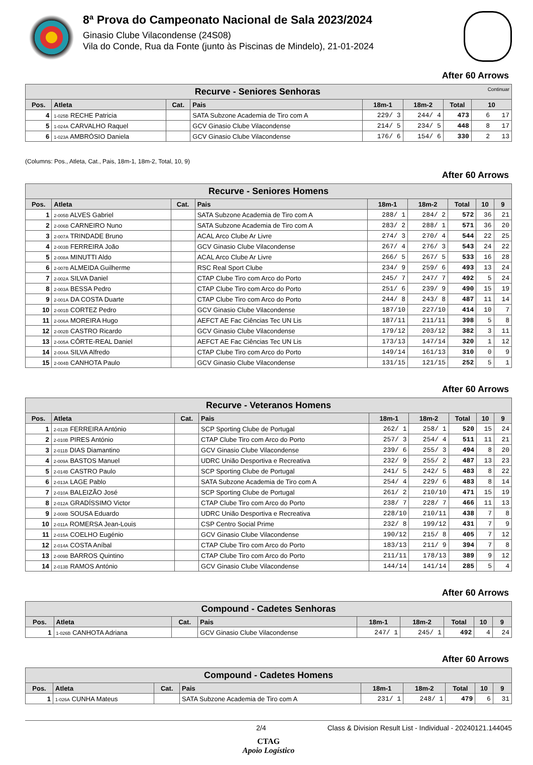8ª Prova do Campeonato Nacional de Sala 2023/2024
Ginasio Clube Vilacondense (24S08)
Vila do Conde, Rua da Fonte (junto às Piscinas de Mindelo), 21-01-2024
After 60 Arrows
| Recurve - Seniores Senhoras Continuar | | | | | | | |
| --- | --- | --- | --- | --- | --- | --- | --- |
| Pos. | Atleta | Cat. | Pais | 18m-1 | 18m-2 | Total | 10 |
| 4 | 1-025B RECHE Patricia | | SATA Subzone Academia de Tiro com A | 229/ 3 | 244/ 4 | 473 | 6 17 |
| 5 | 1-024A CARVALHO Raquel | | GCV Ginasio Clube Vilacondense | 214/ 5 | 234/ 5 | 448 | 8 17 |
| 6 | 1-023A AMBRÓSIO Daniela | | GCV Ginasio Clube Vilacondense | 176/ 6 | 154/ 6 | 330 | 2 13 |
(Columns: Pos., Atleta, Cat., Pais, 18m-1, 18m-2, Total, 10, 9)
After 60 Arrows
| Recurve - Seniores Homens | | | | | | | | |
| --- | --- | --- | --- | --- | --- | --- | --- | --- |
| Pos. | Atleta | Cat. | Pais | 18m-1 | 18m-2 | Total | 10 | 9 |
| 1 | 2-005B ALVES Gabriel | | SATA Subzone Academia de Tiro com A | 288/ 1 | 284/ 2 | 572 | 36 | 21 |
| 2 | 2-006B CARNEIRO Nuno | | SATA Subzone Academia de Tiro com A | 283/ 2 | 288/ 1 | 571 | 36 | 20 |
| 3 | 2-007A TRINDADE Bruno | | ACAL Arco Clube Ar Livre | 274/ 3 | 270/ 4 | 544 | 22 | 25 |
| 4 | 2-003B FERREIRA João | | GCV Ginasio Clube Vilacondense | 267/ 4 | 276/ 3 | 543 | 24 | 22 |
| 5 | 2-008A MINUTTI Aldo | | ACAL Arco Clube Ar Livre | 266/ 5 | 267/ 5 | 533 | 16 | 28 |
| 6 | 2-007B ALMEIDA Guilherme | | RSC Real Sport Clube | 234/ 9 | 259/ 6 | 493 | 13 | 24 |
| 7 | 2-002A SILVA Daniel | | CTAP Clube Tiro com Arco do Porto | 245/ 7 | 247/ 7 | 492 | 5 | 24 |
| 8 | 2-003A BESSA Pedro | | CTAP Clube Tiro com Arco do Porto | 251/ 6 | 239/ 9 | 490 | 15 | 19 |
| 9 | 2-001A DA COSTA Duarte | | CTAP Clube Tiro com Arco do Porto | 244/ 8 | 243/ 8 | 487 | 11 | 14 |
| 10 | 2-001B CORTEZ Pedro | | GCV Ginasio Clube Vilacondense | 187/10 | 227/10 | 414 | 10 | 7 |
| 11 | 2-006A MOREIRA Hugo | | AEFCT AE Fac Ciências Tec UN Lis | 187/11 | 211/11 | 398 | 5 | 8 |
| 12 | 2-002B CASTRO Ricardo | | GCV Ginasio Clube Vilacondense | 179/12 | 203/12 | 382 | 3 | 11 |
| 13 | 2-005A CÔRTE-REAL Daniel | | AEFCT AE Fac Ciências Tec UN Lis | 173/13 | 147/14 | 320 | 1 | 12 |
| 14 | 2-004A SILVA Alfredo | | CTAP Clube Tiro com Arco do Porto | 149/14 | 161/13 | 310 | 0 | 9 |
| 15 | 2-004B CANHOTA Paulo | | GCV Ginasio Clube Vilacondense | 131/15 | 121/15 | 252 | 5 | 1 |
After 60 Arrows
| Recurve - Veteranos Homens | | | | | | | | |
| --- | --- | --- | --- | --- | --- | --- | --- | --- |
| Pos. | Atleta | Cat. | Pais | 18m-1 | 18m-2 | Total | 10 | 9 |
| 1 | 2-012B FERREIRA António | | SCP Sporting Clube de Portugal | 262/ 1 | 258/ 1 | 520 | 15 | 24 |
| 2 | 2-010B PIRES António | | CTAP Clube Tiro com Arco do Porto | 257/ 3 | 254/ 4 | 511 | 11 | 21 |
| 3 | 2-011B DIAS Diamantino | | GCV Ginasio Clube Vilacondense | 239/ 6 | 255/ 3 | 494 | 8 | 20 |
| 4 | 2-009A BASTOS Manuel | | UDRC União Desportiva e Recreativa | 232/ 9 | 255/ 2 | 487 | 13 | 23 |
| 5 | 2-014B CASTRO Paulo | | SCP Sporting Clube de Portugal | 241/ 5 | 242/ 5 | 483 | 8 | 22 |
| 6 | 2-013A LAGE Pablo | | SATA Subzone Academia de Tiro com A | 254/ 4 | 229/ 6 | 483 | 8 | 14 |
| 7 | 2-010A BALEIZÃO José | | SCP Sporting Clube de Portugal | 261/ 2 | 210/10 | 471 | 15 | 19 |
| 8 | 2-012A GRADÍSSIMO Victor | | CTAP Clube Tiro com Arco do Porto | 238/ 7 | 228/ 7 | 466 | 11 | 13 |
| 9 | 2-008B SOUSA Eduardo | | UDRC União Desportiva e Recreativa | 228/10 | 210/11 | 438 | 7 | 8 |
| 10 | 2-011A ROMERSA Jean-Louis | | CSP Centro Social Prime | 232/ 8 | 199/12 | 431 | 7 | 9 |
| 11 | 2-015A COELHO Eugénio | | GCV Ginasio Clube Vilacondense | 190/12 | 215/ 8 | 405 | 7 | 12 |
| 12 | 2-014A COSTA Aníbal | | CTAP Clube Tiro com Arco do Porto | 183/13 | 211/ 9 | 394 | 7 | 8 |
| 13 | 2-009B BARROS Quintino | | CTAP Clube Tiro com Arco do Porto | 211/11 | 178/13 | 389 | 9 | 12 |
| 14 | 2-013B RAMOS António | | GCV Ginasio Clube Vilacondense | 144/14 | 141/14 | 285 | 5 | 4 |
After 60 Arrows
| Compound - Cadetes Senhoras | | | | | | | | |
| --- | --- | --- | --- | --- | --- | --- | --- | --- |
| Pos. | Atleta | Cat. | Pais | 18m-1 | 18m-2 | Total | 10 | 9 |
| 1 | 1-026B CANHOTA Adriana | | GCV Ginasio Clube Vilacondense | 247/ 1 | 245/ 1 | 492 | 4 | 24 |
After 60 Arrows
| Compound - Cadetes Homens | | | | | | | | |
| --- | --- | --- | --- | --- | --- | --- | --- | --- |
| Pos. | Atleta | Cat. | Pais | 18m-1 | 18m-2 | Total | 10 | 9 |
| 1 | 1-026A CUNHA Mateus | | SATA Subzone Academia de Tiro com A | 231/ 1 | 248/ 1 | 479 | 6 | 31 |
2/4 Class & Division Result List - Individual - 20240121.144045
CTAG
Apoio Logístico